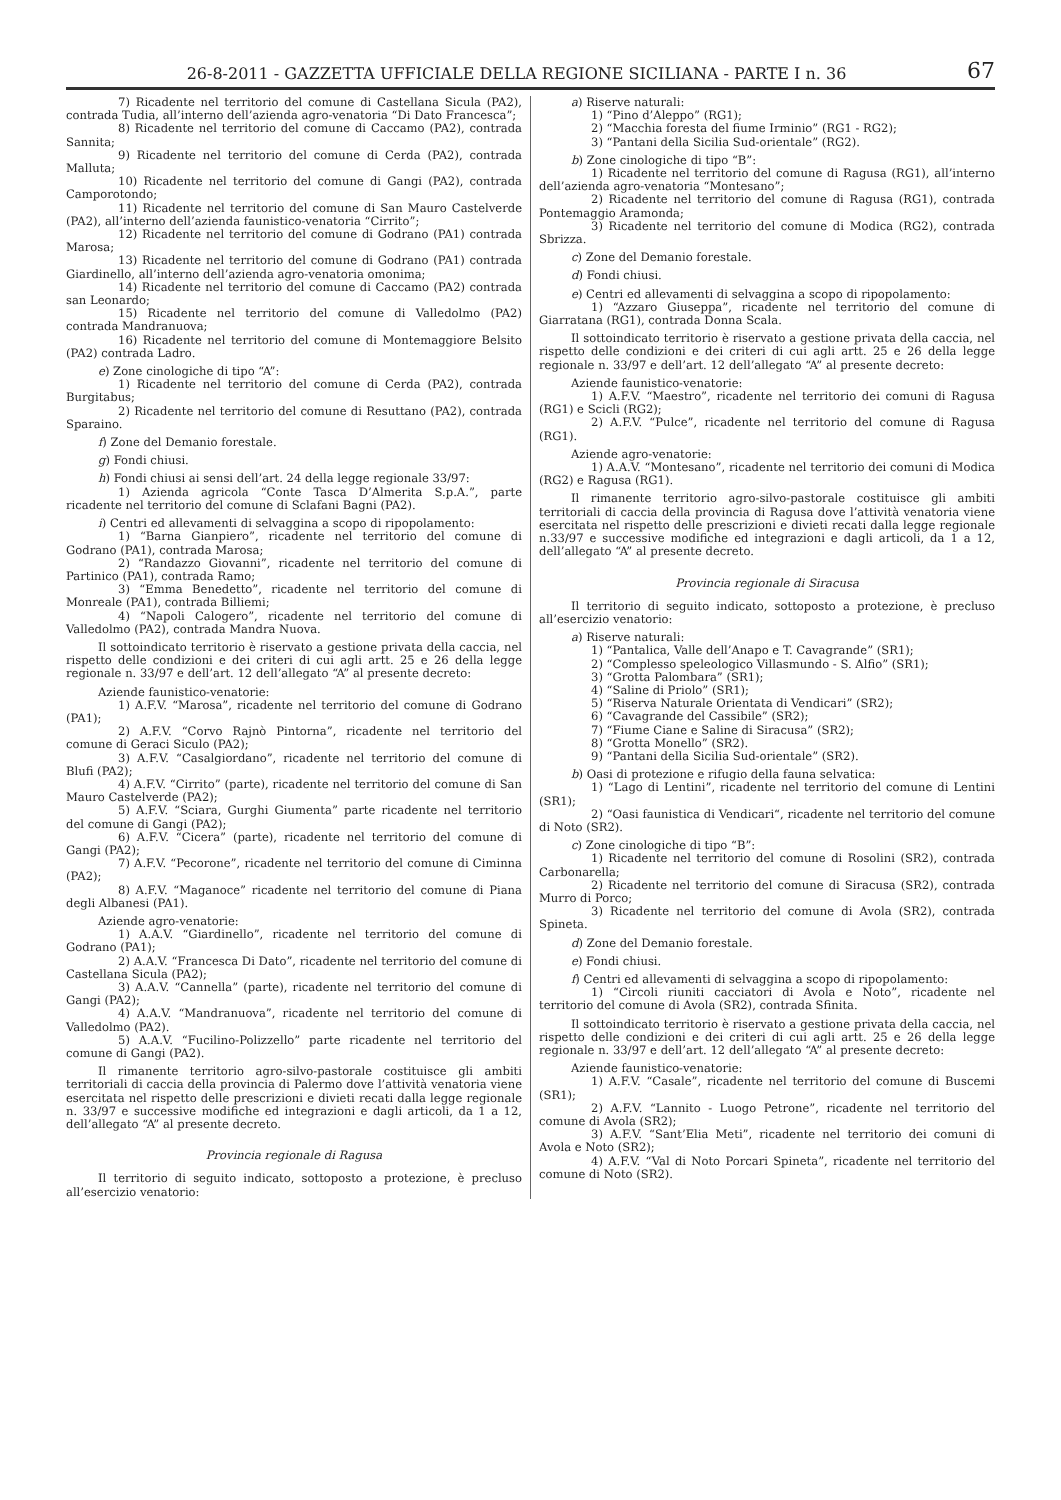26-8-2011 - GAZZETTA UFFICIALE DELLA REGIONE SICILIANA - PARTE I n. 36 67
7) Ricadente nel territorio del comune di Castellana Sicula (PA2), contrada Tudia, all’interno dell’azienda agro-venatoria “Di Dato Francesca”;
8) Ricadente nel territorio del comune di Caccamo (PA2), contrada Sannita;
9) Ricadente nel territorio del comune di Cerda (PA2), contrada Malluta;
10) Ricadente nel territorio del comune di Gangi (PA2), contrada Camporotondo;
11) Ricadente nel territorio del comune di San Mauro Castelverde (PA2), all’interno dell’azienda faunistico-venatoria “Cirrito”;
12) Ricadente nel territorio del comune di Godrano (PA1) contrada Marosa;
13) Ricadente nel territorio del comune di Godrano (PA1) contrada Giardinello, all’interno dell’azienda agro-venatoria omonima;
14) Ricadente nel territorio del comune di Caccamo (PA2) contrada san Leonardo;
15) Ricadente nel territorio del comune di Valledolmo (PA2) contrada Mandranuova;
16) Ricadente nel territorio del comune di Montemaggiore Belsito (PA2) contrada Ladro.
e) Zone cinologiche di tipo “A”:
1) Ricadente nel territorio del comune di Cerda (PA2), contrada Burgitabus;
2) Ricadente nel territorio del comune di Resuttano (PA2), contrada Sparaino.
f) Zone del Demanio forestale.
g) Fondi chiusi.
h) Fondi chiusi ai sensi dell’art. 24 della legge regionale 33/97:
1) Azienda agricola “Conte Tasca D’Almerita S.p.A.”, parte ricadente nel territorio del comune di Sclafani Bagni (PA2).
i) Centri ed allevamenti di selvaggina a scopo di ripopolamento:
1) “Barna Gianpiero”, ricadente nel territorio del comune di Godrano (PA1), contrada Marosa;
2) “Randazzo Giovanni”, ricadente nel territorio del comune di Partinico (PA1), contrada Ramo;
3) “Emma Benedetto”, ricadente nel territorio del comune di Monreale (PA1), contrada Billiemi;
4) “Napoli Calogero”, ricadente nel territorio del comune di Valledolmo (PA2), contrada Mandra Nuova.
Il sottoindicato territorio è riservato a gestione privata della caccia, nel rispetto delle condizioni e dei criteri di cui agli artt. 25 e 26 della legge regionale n. 33/97 e dell’art. 12 dell’allegato “A” al presente decreto:
Aziende faunistico-venatorie:
1) A.F.V. “Marosa”, ricadente nel territorio del comune di Godrano (PA1);
2) A.F.V. “Corvo Rajnò Pintorna”, ricadente nel territorio del comune di Geraci Siculo (PA2);
3) A.F.V. “Casalgiordano”, ricadente nel territorio del comune di Blufi (PA2);
4) A.F.V. “Cirrito” (parte), ricadente nel territorio del comune di San Mauro Castelverde (PA2);
5) A.F.V. “Sciara, Gurghi Giumenta” parte ricadente nel territorio del comune di Gangi (PA2);
6) A.F.V. “Cicera” (parte), ricadente nel territorio del comune di Gangi (PA2);
7) A.F.V. “Pecorone”, ricadente nel territorio del comune di Ciminna (PA2);
8) A.F.V. “Maganoce” ricadente nel territorio del comune di Piana degli Albanesi (PA1).
Aziende agro-venatorie:
1) A.A.V. “Giardinello”, ricadente nel territorio del comune di Godrano (PA1);
2) A.A.V. “Francesca Di Dato”, ricadente nel territorio del comune di Castellana Sicula (PA2);
3) A.A.V. “Cannella” (parte), ricadente nel territorio del comune di Gangi (PA2);
4) A.A.V. “Mandranuova”, ricadente nel territorio del comune di Valledolmo (PA2).
5) A.A.V. “Fucilino-Polizzello” parte ricadente nel territorio del comune di Gangi (PA2).
Il rimanente territorio agro-silvo-pastorale costituisce gli ambiti territoriali di caccia della provincia di Palermo dove l’attività venatoria viene esercitata nel rispetto delle prescrizioni e divieti recati dalla legge regionale n. 33/97 e successive modifiche ed integrazioni e dagli articoli, da 1 a 12, dell’allegato “A” al presente decreto.
Provincia regionale di Ragusa
Il territorio di seguito indicato, sottoposto a protezione, è precluso all’esercizio venatorio:
a) Riserve naturali:
1) “Pino d’Aleppo” (RG1);
2) “Macchia foresta del fiume Irminio” (RG1 - RG2);
3) “Pantani della Sicilia Sud-orientale” (RG2).
b) Zone cinologiche di tipo “B”:
1) Ricadente nel territorio del comune di Ragusa (RG1), all’interno dell’azienda agro-venatoria “Montesano”;
2) Ricadente nel territorio del comune di Ragusa (RG1), contrada Pontemaggio Aramonda;
3) Ricadente nel territorio del comune di Modica (RG2), contrada Sbrizza.
c) Zone del Demanio forestale.
d) Fondi chiusi.
e) Centri ed allevamenti di selvaggina a scopo di ripopolamento:
1) “Azzaro Giuseppa”, ricadente nel territorio del comune di Giarratana (RG1), contrada Donna Scala.
Il sottoindicato territorio è riservato a gestione privata della caccia, nel rispetto delle condizioni e dei criteri di cui agli artt. 25 e 26 della legge regionale n. 33/97 e dell’art. 12 dell’allegato “A” al presente decreto:
Aziende faunistico-venatorie:
1) A.F.V. “Maestro”, ricadente nel territorio dei comuni di Ragusa (RG1) e Scicli (RG2);
2) A.F.V. “Pulce”, ricadente nel territorio del comune di Ragusa (RG1).
Aziende agro-venatorie:
1) A.A.V. “Montesano”, ricadente nel territorio dei comuni di Modica (RG2) e Ragusa (RG1).
Il rimanente territorio agro-silvo-pastorale costituisce gli ambiti territoriali di caccia della provincia di Ragusa dove l’attività venatoria viene esercitata nel rispetto delle prescrizioni e divieti recati dalla legge regionale n.33/97 e successive modifiche ed integrazioni e dagli articoli, da 1 a 12, dell’allegato “A” al presente decreto.
Provincia regionale di Siracusa
Il territorio di seguito indicato, sottoposto a protezione, è precluso all’esercizio venatorio:
a) Riserve naturali:
1) “Pantalica, Valle dell’Anapo e T. Cavagrande” (SR1);
2) “Complesso speleologico Villasmundo - S. Alfio” (SR1);
3) “Grotta Palombara” (SR1);
4) “Saline di Priolo” (SR1);
5) “Riserva Naturale Orientata di Vendicari” (SR2);
6) “Cavagrande del Cassibile” (SR2);
7) “Fiume Ciane e Saline di Siracusa” (SR2);
8) “Grotta Monello” (SR2).
9) “Pantani della Sicilia Sud-orientale” (SR2).
b) Oasi di protezione e rifugio della fauna selvatica:
1) “Lago di Lentini”, ricadente nel territorio del comune di Lentini (SR1);
2) “Oasi faunistica di Vendicari“, ricadente nel territorio del comune di Noto (SR2).
c) Zone cinologiche di tipo “B”:
1) Ricadente nel territorio del comune di Rosolini (SR2), contrada Carbonarella;
2) Ricadente nel territorio del comune di Siracusa (SR2), contrada Murro di Porco;
3) Ricadente nel territorio del comune di Avola (SR2), contrada Spineta.
d) Zone del Demanio forestale.
e) Fondi chiusi.
f) Centri ed allevamenti di selvaggina a scopo di ripopolamento:
1) “Circoli riuniti cacciatori di Avola e Noto”, ricadente nel territorio del comune di Avola (SR2), contrada Sfinita.
Il sottoindicato territorio è riservato a gestione privata della caccia, nel rispetto delle condizioni e dei criteri di cui agli artt. 25 e 26 della legge regionale n. 33/97 e dell’art. 12 dell’allegato “A” al presente decreto:
Aziende faunistico-venatorie:
1) A.F.V. “Casale”, ricadente nel territorio del comune di Buscemi (SR1);
2) A.F.V. “Lannito - Luogo Petrone”, ricadente nel territorio del comune di Avola (SR2);
3) A.F.V. “Sant’Elia Meti”, ricadente nel territorio dei comuni di Avola e Noto (SR2);
4) A.F.V. “Val di Noto Porcari Spineta”, ricadente nel territorio del comune di Noto (SR2).